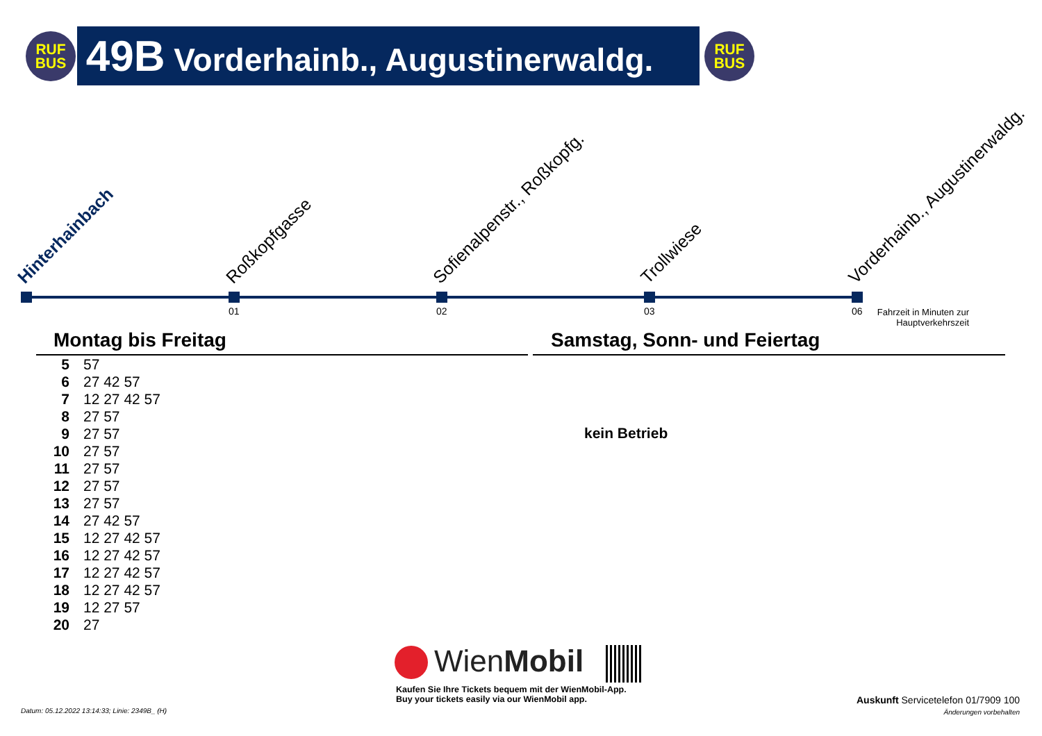RUF
BUS
49B Vorderhainb., Augustinerwaldg.
RUF
BUS
Hinterhainbach Roßkopfgasse Sofienalpenstr., Roßkopfg. Trollwiese Vorderhainb., Augustinerwaldg.
01 02 03 06
Fahrzeit in Minuten zur Hauptverkehrszeit
Montag bis Freitag Samstag, Sonn- und Feiertag
| 5 | 57 |
| 6 | 27 42 57 |
| 7 | 12 27 42 57 |
| 8 | 27 57 |
| 9 | 27 57 |
| 10 | 27 57 |
| 11 | 27 57 |
| 12 | 27 57 |
| 13 | 27 57 |
| 14 | 27 42 57 |
| 15 | 12 27 42 57 |
| 16 | 12 27 42 57 |
| 17 | 12 27 42 57 |
| 18 | 12 27 42 57 |
| 19 | 12 27 57 |
| 20 | 27 |
kein Betrieb
WienMobil
Kaufen Sie Ihre Tickets bequem mit der WienMobil-App.
Buy your tickets easily via our WienMobil app.
Datum: 05.12.2022 13:14:33; Linie: 2349B_ (H)
Auskunft Servicetelefon 01/7909 100
Änderungen vorbehalten